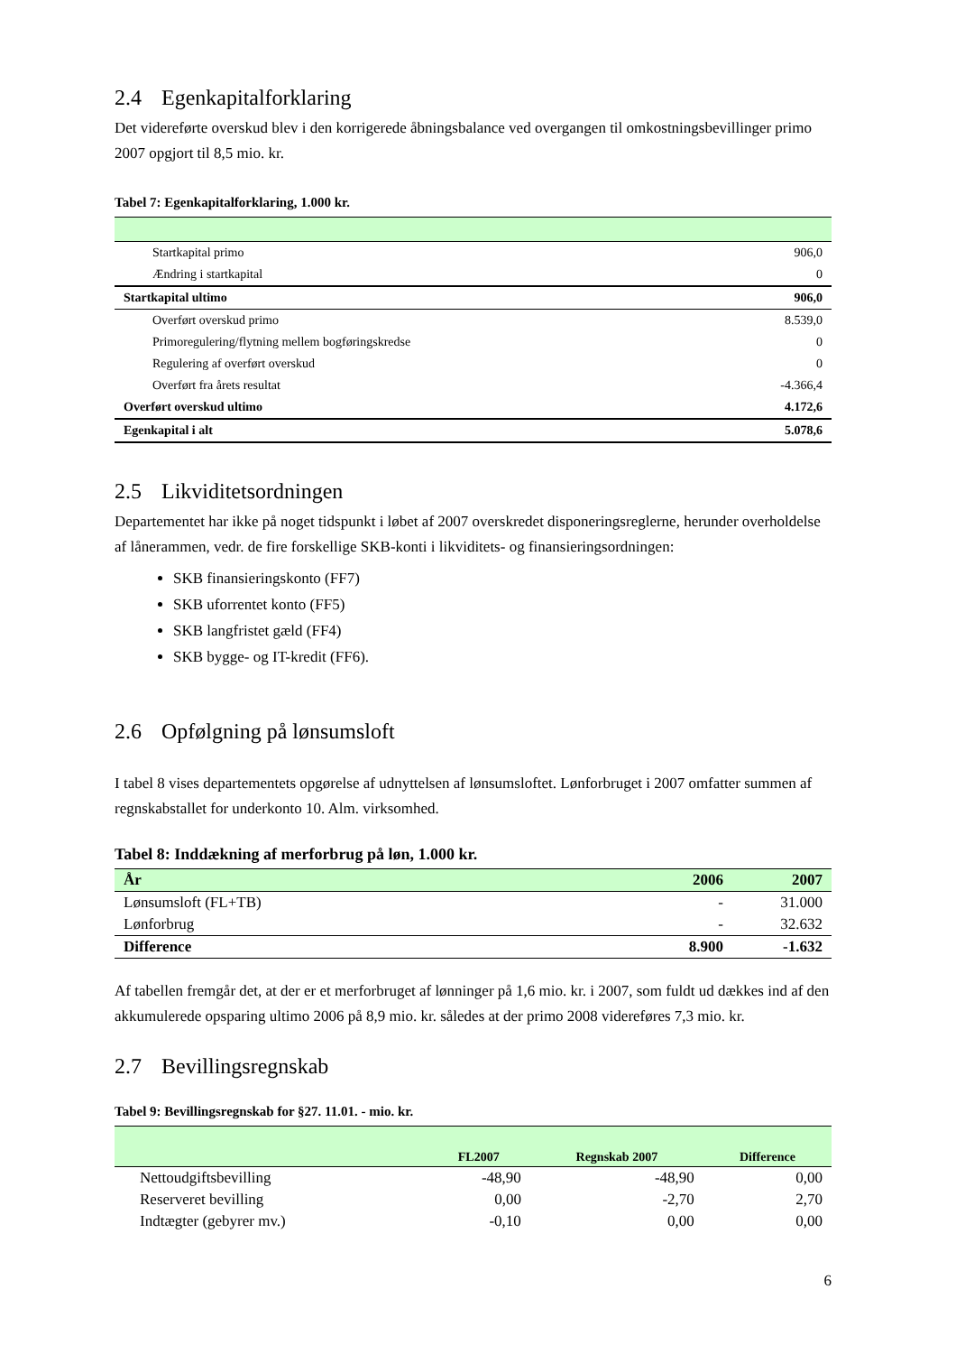2.4 Egenkapitalforklaring
Det videreførte overskud blev i den korrigerede åbningsbalance ved overgangen til omkostningsbevillinger primo 2007 opgjort til 8,5 mio. kr.
Tabel 7: Egenkapitalforklaring, 1.000 kr.
| Startkapital primo | 906,0 |
| Ændring i startkapital | 0 |
| Startkapital ultimo | 906,0 |
| Overført overskud primo | 8.539,0 |
| Primoregulering/flytning mellem bogføringskredse | 0 |
| Regulering af overført overskud | 0 |
| Overført fra årets resultat | -4.366,4 |
| Overført overskud ultimo | 4.172,6 |
| Egenkapital i alt | 5.078,6 |
2.5 Likviditetsordningen
Departementet har ikke på noget tidspunkt i løbet af 2007 overskredet disponeringsreglerne, herunder overholdelse af lånerammen, vedr. de fire forskellige SKB-konti i likviditets- og finansieringsordningen:
SKB finansieringskonto (FF7)
SKB uforrentet konto (FF5)
SKB langfristet gæld (FF4)
SKB bygge- og IT-kredit (FF6).
2.6 Opfølgning på lønsumsloft
I tabel 8 vises departementets opgørelse af udnyttelsen af lønsumsloftet. Lønforbruget i 2007 omfatter summen af regnskabstallet for underkonto 10. Alm. virksomhed.
Tabel 8: Inddækning af merforbrug på løn, 1.000 kr.
| År | 2006 | 2007 |
| --- | --- | --- |
| Lønsumsloft (FL+TB) | - | 31.000 |
| Lønforbrug | - | 32.632 |
| Difference | 8.900 | -1.632 |
Af tabellen fremgår det, at der er et merforbruget af lønninger på 1,6 mio. kr. i 2007, som fuldt ud dækkes ind af den akkumulerede opsparing ultimo 2006 på 8,9 mio. kr. således at der primo 2008 videreføres 7,3 mio. kr.
2.7 Bevillingsregnskab
Tabel 9: Bevillingsregnskab for §27. 11.01. - mio. kr.
| | FL2007 | Regnskab 2007 | Difference |
| --- | --- | --- | --- |
| Nettoudgiftsbevilling | -48,90 | -48,90 | 0,00 |
| Reserveret bevilling | 0,00 | -2,70 | 2,70 |
| Indtægter (gebyrer mv.) | -0,10 | 0,00 | 0,00 |
6